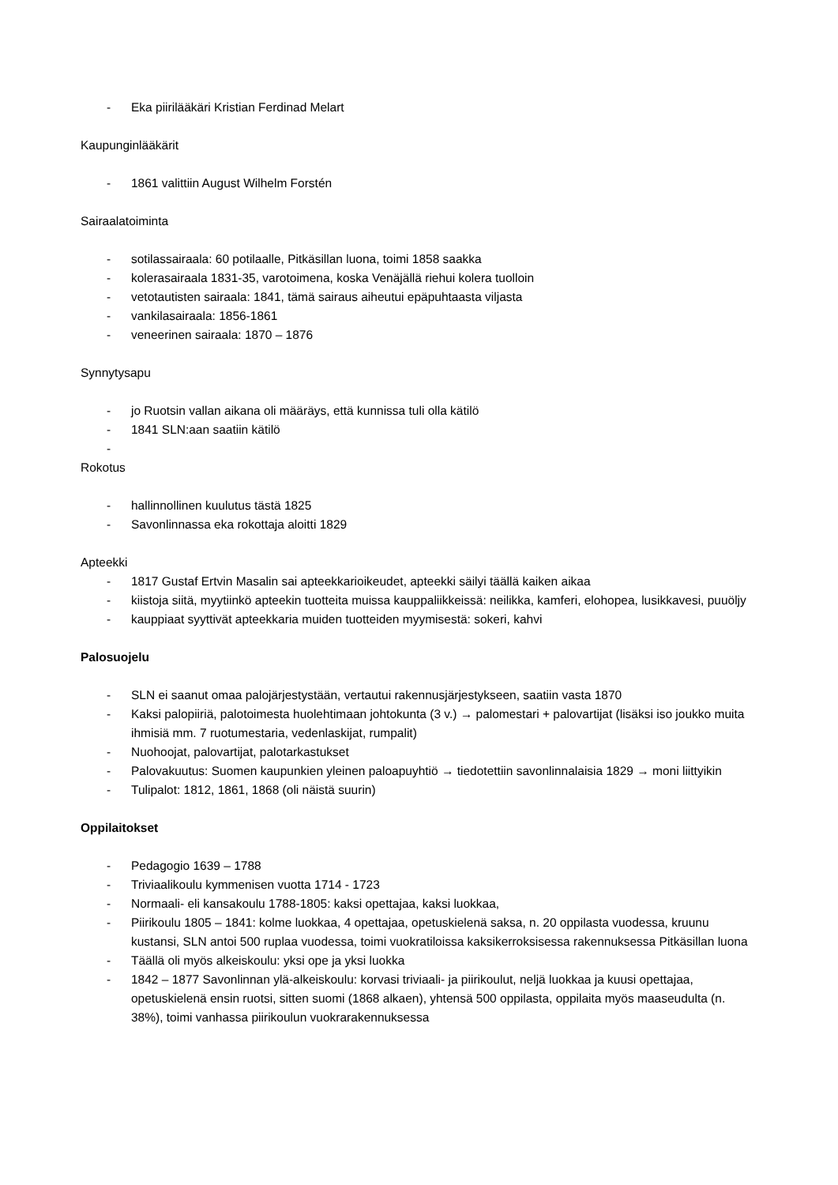- Eka piirilääkäri Kristian Ferdinad Melart
Kaupunginlääkärit
- 1861 valittiin August Wilhelm Forstén
Sairaalatoiminta
- sotilassairaala: 60 potilaalle, Pitkäsillan luona, toimi 1858 saakka
- kolerasairaala 1831-35, varotoimena, koska Venäjällä riehui kolera tuolloin
- vetotautisten sairaala: 1841, tämä sairaus aiheutui epäpuhtaasta viljasta
- vankilasairaala: 1856-1861
- veneerinen sairaala: 1870 – 1876
Synnytysapu
- jo Ruotsin vallan aikana oli määräys, että kunnissa tuli olla kätilö
- 1841 SLN:aan saatiin kätilö
-
Rokotus
- hallinnollinen kuulutus tästä 1825
- Savonlinnassa eka rokottaja aloitti 1829
Apteekki
- 1817 Gustaf Ertvin Masalin sai apteekkarioikeudet, apteekki säilyi täällä kaiken aikaa
- kiistoja siitä, myytiinkö apteekin tuotteita muissa kauppaliikkeissä: neilikka, kamferi, elohopea, lusikkavesi, puuöljy
- kauppiaat syyttivät apteekkaria muiden tuotteiden myymisestä: sokeri, kahvi
Palosuojelu
- SLN ei saanut omaa palojärjestystään, vertautui rakennusjärjestykseen, saatiin vasta 1870
- Kaksi palopiiriä, palotoimesta huolehtimaan johtokunta (3 v.) → palomestari + palovartijat (lisäksi iso joukko muita ihmisiä mm. 7 ruotumestaria, vedenlaskijat, rumpalit)
- Nuohoojat, palovartijat, palotarkastukset
- Palovakuutus: Suomen kaupunkien yleinen paloapuyhtiö → tiedotettiin savonlinnalaisia 1829 → moni liittyikin
- Tulipalot: 1812, 1861, 1868 (oli näistä suurin)
Oppilaitokset
- Pedagogio 1639 – 1788
- Triviaalikoulu kymmenisen vuotta 1714 - 1723
- Normaali- eli kansakoulu 1788-1805: kaksi opettajaa, kaksi luokkaa,
- Piirikoulu 1805 – 1841: kolme luokkaa, 4 opettajaa, opetuskielenä saksa, n. 20 oppilasta vuodessa, kruunu kustansi, SLN antoi 500 ruplaa vuodessa, toimi vuokratiloissa kaksikerroksisessa rakennuksessa Pitkäsillan luona
- Täällä oli myös alkeiskoulu: yksi ope ja yksi luokka
- 1842 – 1877 Savonlinnan ylä-alkeiskoulu: korvasi triviaali- ja piirikoulut, neljä luokkaa ja kuusi opettajaa, opetuskielenä ensin ruotsi, sitten suomi (1868 alkaen), yhtensä 500 oppilasta, oppilaita myös maaseudulta (n. 38%), toimi vanhassa piirikoulun vuokrarakennuksessa